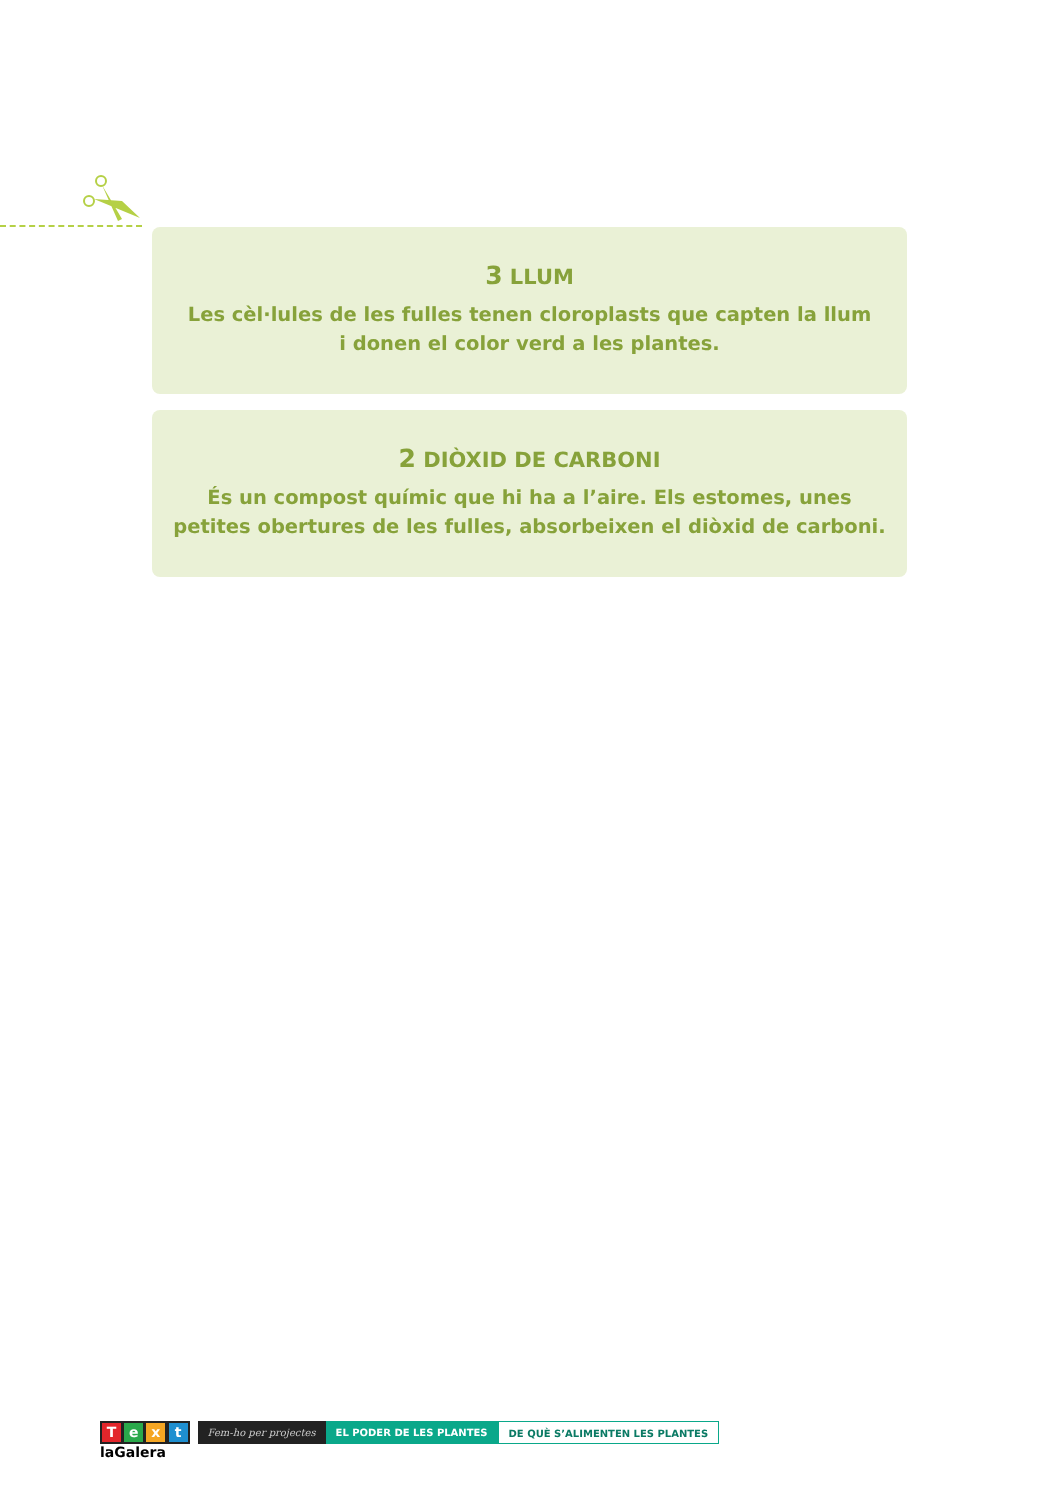3 LLUM
Les cèl·lules de les fulles tenen cloroplasts que capten la llum
i donen el color verd a les plantes.
2 DIÒXID DE CARBONI
És un compost químic que hi ha a l’aire. Els estomes, unes
petites obertures de les fulles, absorbeixen el diòxid de carboni.
T e x t
laGalera
Fem-ho per projectes EL PODER DE LES PLANTES DE QUÈ S’ALIMENTEN LES PLANTES